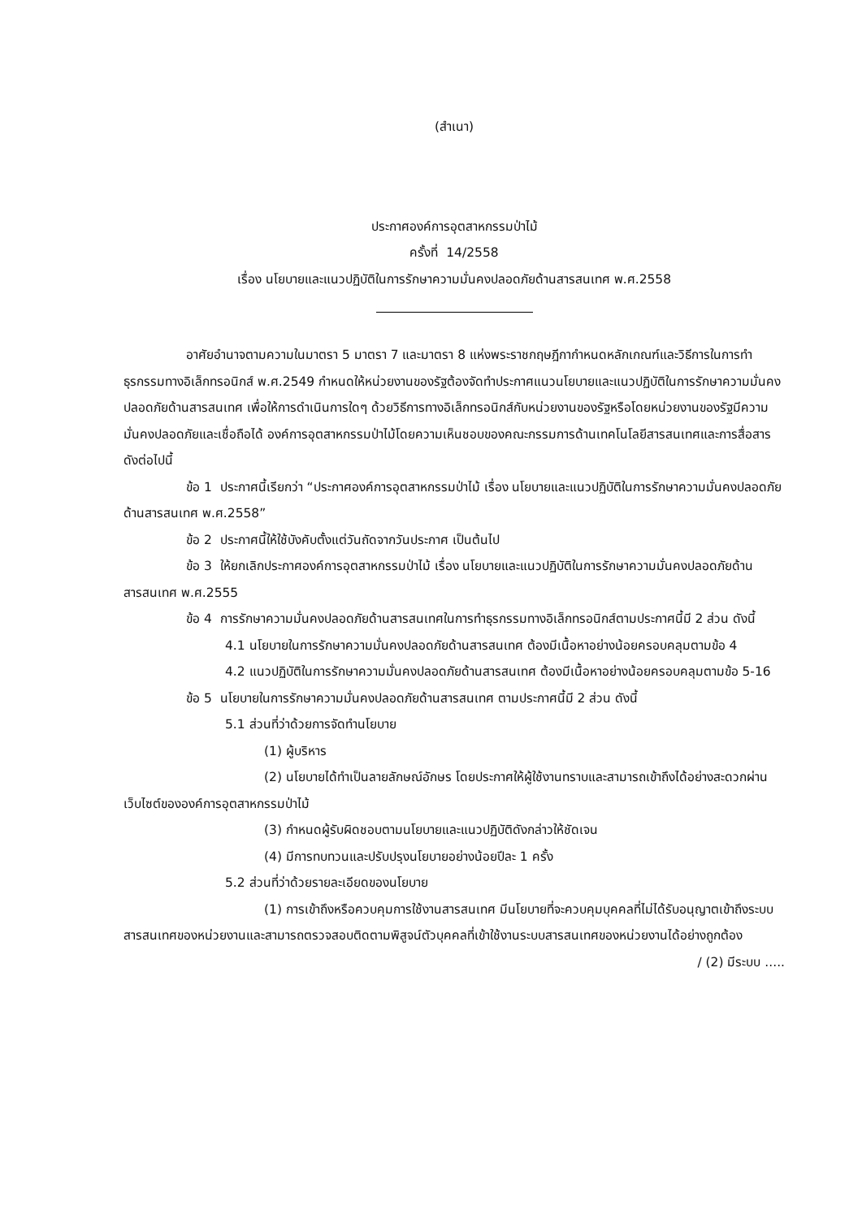(สำเนา)
ประกาศองค์การอุตสาหกรรมป่าไม้
ครั้งที่ 14/2558
เรื่อง นโยบายและแนวปฏิบัติในการรักษาความมั่นคงปลอดภัยด้านสารสนเทศ พ.ศ.2558
อาศัยอำนาจตามความในมาตรา 5 มาตรา 7 และมาตรา 8 แห่งพระราชกฤษฎีกากำหนดหลักเกณฑ์และวิธีการในการทำธุรกรรมทางอิเล็กทรอนิกส์ พ.ศ.2549 กำหนดให้หน่วยงานของรัฐต้องจัดทำประกาศแนวนโยบายและแนวปฏิบัติในการรักษาความมั่นคงปลอดภัยด้านสารสนเทศ เพื่อให้การดำเนินการใดๆ ด้วยวิธีการทางอิเล็กทรอนิกส์กับหน่วยงานของรัฐหรือโดยหน่วยงานของรัฐมีความมั่นคงปลอดภัยและเชื่อถือได้ องค์การอุตสาหกรรมป่าไม้โดยความเห็นชอบของคณะกรรมการด้านเทคโนโลยีสารสนเทศและการสื่อสาร ดังต่อไปนี้
ข้อ 1 ประกาศนี้เรียกว่า “ประกาศองค์การอุตสาหกรรมป่าไม้ เรื่อง นโยบายและแนวปฏิบัติในการรักษาความมั่นคงปลอดภัยด้านสารสนเทศ พ.ศ.2558”
ข้อ 2 ประกาศนี้ให้ใช้บังคับตั้งแต่วันถัดจากวันประกาศ เป็นต้นไป
ข้อ 3 ให้ยกเลิกประกาศองค์การอุตสาหกรรมป่าไม้ เรื่อง นโยบายและแนวปฏิบัติในการรักษาความมั่นคงปลอดภัยด้านสารสนเทศ พ.ศ.2555
ข้อ 4 การรักษาความมั่นคงปลอดภัยด้านสารสนเทศในการทำธุรกรรมทางอิเล็กทรอนิกส์ตามประกาศนี้มี 2 ส่วน ดังนี้
4.1 นโยบายในการรักษาความมั่นคงปลอดภัยด้านสารสนเทศ ต้องมีเนื้อหาอย่างน้อยครอบคลุมตามข้อ 4
4.2 แนวปฏิบัติในการรักษาความมั่นคงปลอดภัยด้านสารสนเทศ ต้องมีเนื้อหาอย่างน้อยครอบคลุมตามข้อ 5-16
ข้อ 5 นโยบายในการรักษาความมั่นคงปลอดภัยด้านสารสนเทศ ตามประกาศนี้มี 2 ส่วน ดังนี้
5.1 ส่วนที่ว่าด้วยการจัดทำนโยบาย
(1) ผู้บริหาร
(2) นโยบายได้ทำเป็นลายลักษณ์อักษร โดยประกาศให้ผู้ใช้งานทราบและสามารถเข้าถึงได้อย่างสะดวกผ่านเว็บไซต์ขององค์การอุตสาหกรรมป่าไม้
(3) กำหนดผู้รับผิดชอบตามนโยบายและแนวปฏิบัติดังกล่าวให้ชัดเจน
(4) มีการทบทวนและปรับปรุงนโยบายอย่างน้อยปีละ 1 ครั้ง
5.2 ส่วนที่ว่าด้วยรายละเอียดของนโยบาย
(1) การเข้าถึงหรือควบคุมการใช้งานสารสนเทศ มีนโยบายที่จะควบคุมบุคคลที่ไม่ได้รับอนุญาตเข้าถึงระบบสารสนเทศของหน่วยงานและสามารถตรวจสอบติดตามพิสูจน์ตัวบุคคลที่เข้าใช้งานระบบสารสนเทศของหน่วยงานได้อย่างถูกต้อง
/ (2) มีระบบ .....